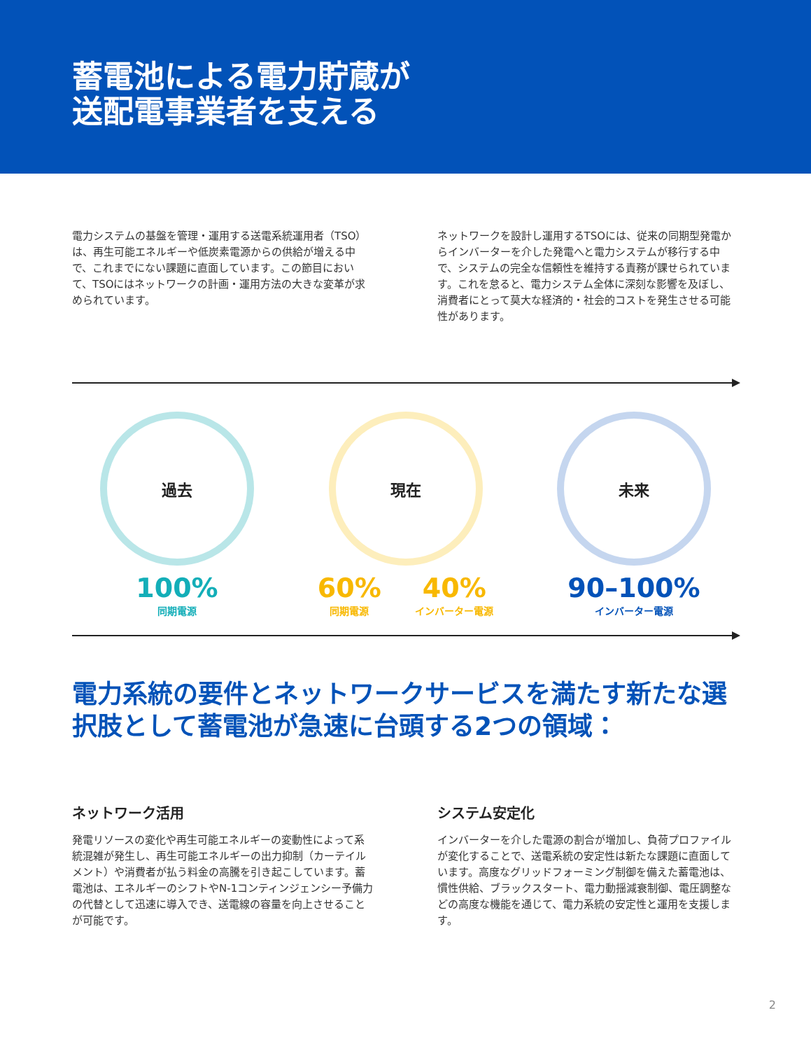蓄電池による電力貯蔵が
送配電事業者を支える
電力システムの基盤を管理・運用する送電系統運用者（TSO）は、再生可能エネルギーや低炭素電源からの供給が増える中で、これまでにない課題に直面しています。この節目において、TSOにはネットワークの計画・運用方法の大きな変革が求められています。
ネットワークを設計し運用するTSOには、従来の同期型発電からインバーターを介した発電へと電力システムが移行する中で、システムの完全な信頼性を維持する責務が課せられています。これを怠ると、電力システム全体に深刻な影響を及ぼし、消費者にとって莫大な経済的・社会的コストを発生させる可能性があります。
過去
100%
同期電源
現在
60%
同期電源
40%
インバーター電源
未来
90–100%
インバーター電源
電力系統の要件とネットワークサービスを満たす新たな選択肢として蓄電池が急速に台頭する2つの領域：
ネットワーク活用
発電リソースの変化や再生可能エネルギーの変動性によって系統混雑が発生し、再生可能エネルギーの出力抑制（カーテイルメント）や消費者が払う料金の高騰を引き起こしています。蓄電池は、エネルギーのシフトやN-1コンティンジェンシー予備力の代替として迅速に導入でき、送電線の容量を向上させることが可能です。
システム安定化
インバーターを介した電源の割合が増加し、負荷プロファイルが変化することで、送電系統の安定性は新たな課題に直面しています。高度なグリッドフォーミング制御を備えた蓄電池は、慣性供給、ブラックスタート、電力動揺減衰制御、電圧調整などの高度な機能を通じて、電力系統の安定性と運用を支援します。
2